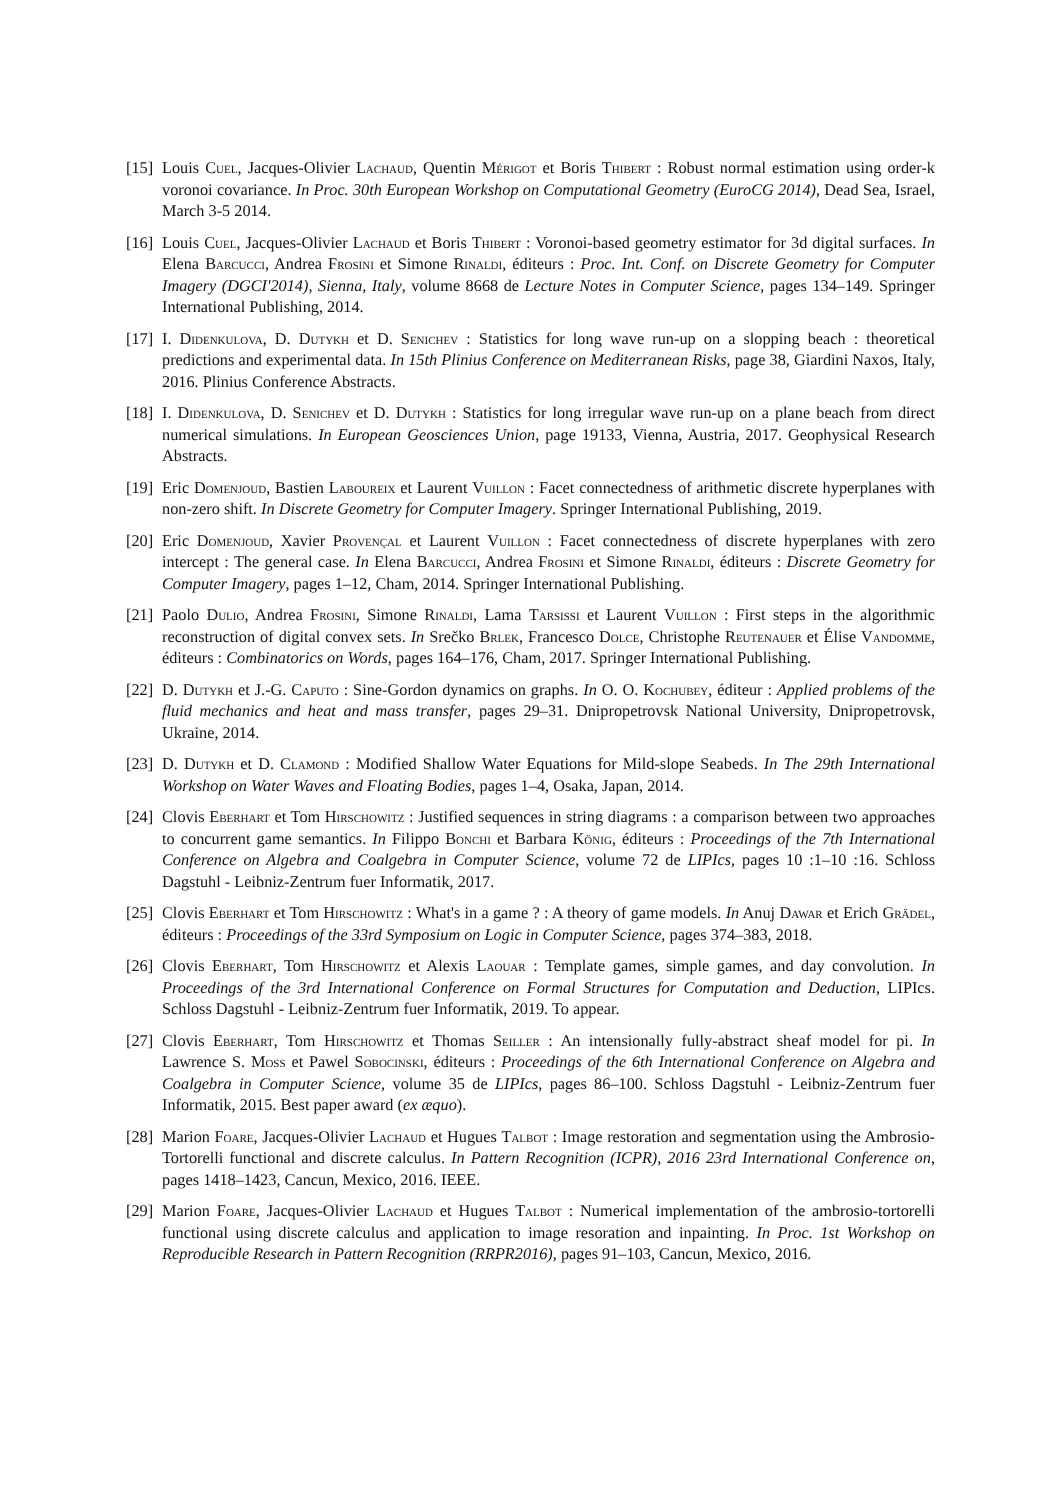[15]
Louis Cuel, Jacques-Olivier Lachaud, Quentin Mérigot et Boris Thibert : Robust normal estimation using order-k voronoi covariance. In Proc. 30th European Workshop on Computational Geometry (EuroCG 2014), Dead Sea, Israel, March 3-5 2014.
[16]
Louis Cuel, Jacques-Olivier Lachaud et Boris Thibert : Voronoi-based geometry estimator for 3d digital surfaces. In Elena Barcucci, Andrea Frosini et Simone Rinaldi, éditeurs : Proc. Int. Conf. on Discrete Geometry for Computer Imagery (DGCI'2014), Sienna, Italy, volume 8668 de Lecture Notes in Computer Science, pages 134–149. Springer International Publishing, 2014.
[17]
I. Didenkulova, D. Dutykh et D. Senichev : Statistics for long wave run-up on a slopping beach : theoretical predictions and experimental data. In 15th Plinius Conference on Mediterranean Risks, page 38, Giardini Naxos, Italy, 2016. Plinius Conference Abstracts.
[18]
I. Didenkulova, D. Senichev et D. Dutykh : Statistics for long irregular wave run-up on a plane beach from direct numerical simulations. In European Geosciences Union, page 19133, Vienna, Austria, 2017. Geophysical Research Abstracts.
[19]
Eric Domenjoud, Bastien Laboureix et Laurent Vuillon : Facet connectedness of arithmetic discrete hyperplanes with non-zero shift. In Discrete Geometry for Computer Imagery. Springer International Publishing, 2019.
[20]
Eric Domenjoud, Xavier Provençal et Laurent Vuillon : Facet connectedness of discrete hyperplanes with zero intercept : The general case. In Elena Barcucci, Andrea Frosini et Simone Rinaldi, éditeurs : Discrete Geometry for Computer Imagery, pages 1–12, Cham, 2014. Springer International Publishing.
[21]
Paolo Dulio, Andrea Frosini, Simone Rinaldi, Lama Tarsissi et Laurent Vuillon : First steps in the algorithmic reconstruction of digital convex sets. In Srečko Brlek, Francesco Dolce, Christophe Reutenauer et Élise Vandomme, éditeurs : Combinatorics on Words, pages 164–176, Cham, 2017. Springer International Publishing.
[22]
D. Dutykh et J.-G. Caputo : Sine-Gordon dynamics on graphs. In O. O. Kochubey, éditeur : Applied problems of the fluid mechanics and heat and mass transfer, pages 29–31. Dnipropetrovsk National University, Dnipropetrovsk, Ukraine, 2014.
[23]
D. Dutykh et D. Clamond : Modified Shallow Water Equations for Mild-slope Seabeds. In The 29th International Workshop on Water Waves and Floating Bodies, pages 1–4, Osaka, Japan, 2014.
[24]
Clovis Eberhart et Tom Hirschowitz : Justified sequences in string diagrams : a comparison between two approaches to concurrent game semantics. In Filippo Bonchi et Barbara König, éditeurs : Proceedings of the 7th International Conference on Algebra and Coalgebra in Computer Science, volume 72 de LIPIcs, pages 10 :1–10 :16. Schloss Dagstuhl - Leibniz-Zentrum fuer Informatik, 2017.
[25]
Clovis Eberhart et Tom Hirschowitz : What's in a game ? : A theory of game models. In Anuj Dawar et Erich Grädel, éditeurs : Proceedings of the 33rd Symposium on Logic in Computer Science, pages 374–383, 2018.
[26]
Clovis Eberhart, Tom Hirschowitz et Alexis Laouar : Template games, simple games, and day convolution. In Proceedings of the 3rd International Conference on Formal Structures for Computation and Deduction, LIPIcs. Schloss Dagstuhl - Leibniz-Zentrum fuer Informatik, 2019. To appear.
[27]
Clovis Eberhart, Tom Hirschowitz et Thomas Seiller : An intensionally fully-abstract sheaf model for pi. In Lawrence S. Moss et Pawel Sobocinski, éditeurs : Proceedings of the 6th International Conference on Algebra and Coalgebra in Computer Science, volume 35 de LIPIcs, pages 86–100. Schloss Dagstuhl - Leibniz-Zentrum fuer Informatik, 2015. Best paper award (ex æquo).
[28]
Marion Foare, Jacques-Olivier Lachaud et Hugues Talbot : Image restoration and segmentation using the Ambrosio-Tortorelli functional and discrete calculus. In Pattern Recognition (ICPR), 2016 23rd International Conference on, pages 1418–1423, Cancun, Mexico, 2016. IEEE.
[29]
Marion Foare, Jacques-Olivier Lachaud et Hugues Talbot : Numerical implementation of the ambrosio-tortorelli functional using discrete calculus and application to image resoration and inpainting. In Proc. 1st Workshop on Reproducible Research in Pattern Recognition (RRPR2016), pages 91–103, Cancun, Mexico, 2016.